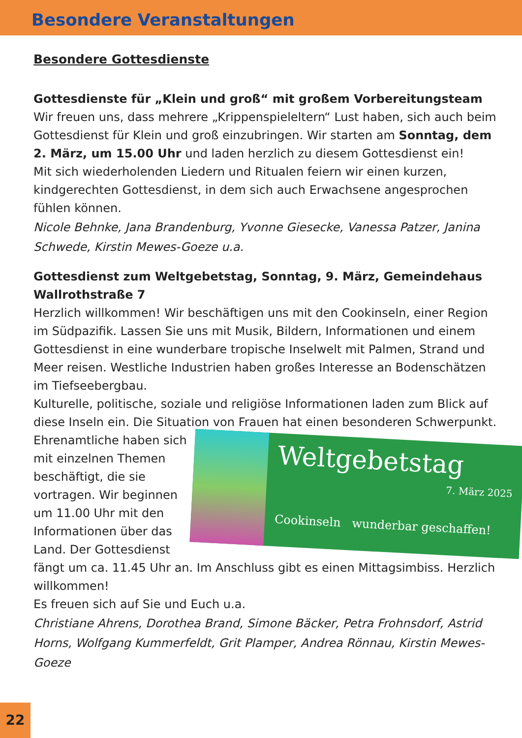Besondere Veranstaltungen
Besondere Gottesdienste
Gottesdienste für „Klein und groß“ mit großem Vorbereitungsteam
Wir freuen uns, dass mehrere „Krippenspieleltern“ Lust haben, sich auch beim Gottesdienst für Klein und groß einzubringen. Wir starten am Sonntag, dem 2. März, um 15.00 Uhr und laden herzlich zu diesem Gottesdienst ein!
Mit sich wiederholenden Liedern und Ritualen feiern wir einen kurzen, kindgerechten Gottesdienst, in dem sich auch Erwachsene angesprochen fühlen können.
Nicole Behnke, Jana Brandenburg, Yvonne Giesecke, Vanessa Patzer, Janina Schwede, Kirstin Mewes-Goeze u.a.
Gottesdienst zum Weltgebetstag, Sonntag, 9. März, Gemeindehaus Wallrothstraße 7
Herzlich willkommen! Wir beschäftigen uns mit den Cookinseln, einer Region im Südpazifik. Lassen Sie uns mit Musik, Bildern, Informationen und einem Gottesdienst in eine wunderbare tropische Inselwelt mit Palmen, Strand und Meer reisen. Westliche Industrien haben großes Interesse an Bodenschätzen im Tiefseebergbau.
Kulturelle, politische, soziale und religiöse Informationen laden zum Blick auf diese Inseln ein. Die Situation von Frauen hat einen besonderen
Weltgebetstag
7. März 2025
Cookinseln wunderbar geschaffen!
Schwerpunkt. Ehrenamtliche haben sich mit einzelnen Themen beschäftigt, die sie vortragen. Wir beginnen um 11.00 Uhr mit den Informationen über das Land. Der Gottesdienst fängt um ca. 11.45 Uhr an. Im Anschluss gibt es einen Mittagsimbiss. Herzlich willkommen!
Es freuen sich auf Sie und Euch u.a.
Christiane Ahrens, Dorothea Brand, Simone Bäcker, Petra Frohnsdorf, Astrid Horns, Wolfgang Kummerfeldt, Grit Plamper, Andrea Rönnau, Kirstin Mewes-Goeze
22